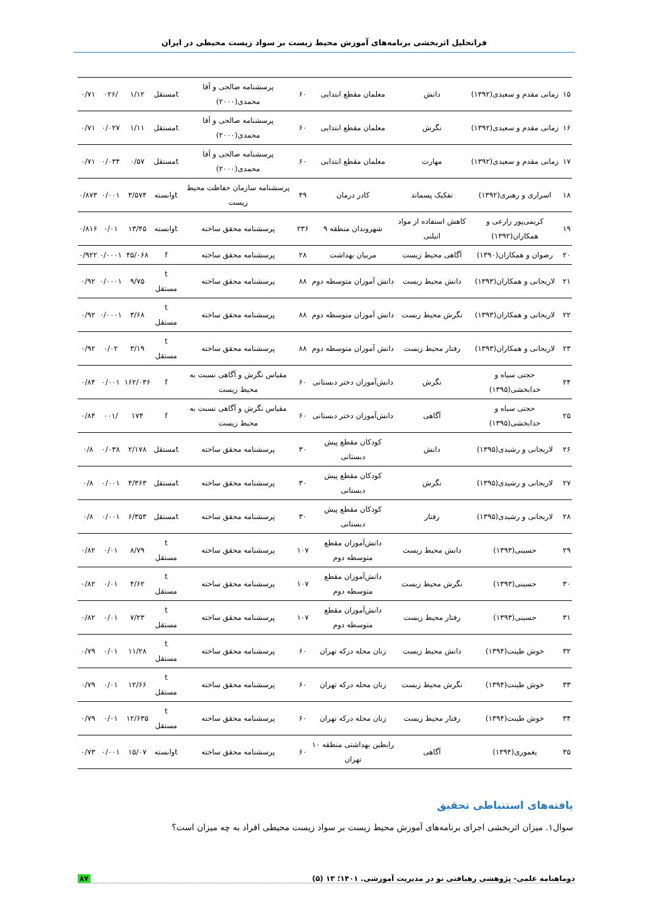فراتحلیل اثربخشی برنامه‌های آموزش محیط زیست بر سواد زیست محیطی در ایران
| ۱۵ | زمانی مقدم و سعیدی(۱۳۹۲) | دانش | معلمان مقطع ابتدایی | ۶۰ | پرسشنامه صالحی و آقا محمدی(۲۰۰۰) | tمستقل | ۱/۱۲ | /۰۲۶ | ۰/۷۱ |
| ۱۶ | زمانی مقدم و سعیدی(۱۳۹۲) | نگرش | معلمان مقطع ابتدایی | ۶۰ | پرسشنامه صالحی و آقا محمدی(۲۰۰۰) | tمستقل | ۱/۱۱ | ۰/۰۲۷ | ۰/۷۱ |
| ۱۷ | زمانی مقدم و سعیدی(۱۳۹۲) | مهارت | معلمان مقطع ابتدایی | ۶۰ | پرسشنامه صالحی و آقا محمدی(۲۰۰۰) | tمستقل | ۰/۵۷ | ۰/۰۳۴ | ۰/۷۱ |
| ۱۸ | اسراری و رهبری(۱۳۹۲) | تفکیک پسماند | کادر درمان | ۴۹ | پرسشنامه سازمان حفاظت محیط زیست | tوابسته | ۳/۵۷۴ | ۰/۰۰۱ | ۰/۸۷۳ |
| ۱۹ | کریمی‌پور زارعی و همکاران(۱۳۹۲) | کاهش استفاده از مواد اتیلنی | شهروندان منطقه ۹ | ۲۳۶ | پرسشنامه محقق ساخته | tوابسته | ۱۳/۴۵ | ۰/۰۱ | ۰/۸۱۶ |
| ۲۰ | رضوان و همکاران(۱۳۹۰) | آگاهی محیط زیست | مربیان بهداشت | ۲۸ | پرسشنامه محقق ساخته | f | ۴۵/۰۶۸ | ۰/۰۰۰۱ | ۰/۹۲۲ |
| ۲۱ | لاریجانی و همکاران(۱۳۹۳) | دانش محیط زیست | دانش آموزان متوسطه دوم | ۸۸ | پرسشنامه محقق ساخته | t مستقل | ۹/۷۵ | ۰/۰۰۰۱ | ۰/۹۲ |
| ۲۲ | لاریجانی و همکاران(۱۳۹۳) | نگرش محیط زیست | دانش آموزان متوسطه دوم | ۸۸ | پرسشنامه محقق ساخته | t مستقل | ۳/۶۸ | ۰/۰۰۰۱ | ۰/۹۲ |
| ۲۳ | لاریجانی و همکاران(۱۳۹۳) | رفتار محیط زیست | دانش آموزان متوسطه دوم | ۸۸ | پرسشنامه محقق ساخته | t مستقل | ۳/۱۹ | ۰/۰۲ | ۰/۹۲ |
| ۲۴ | حجتی سیاه و خدابخشی(۱۳۹۵) | نگرش | دانش‌آموزان دختر دبستانی | ۶۰ | مقیاس نگرش و آگاهی نسبت به محیط زیست | f | ۱۶۲/۰۳۶ | ۰/۰۰۱ | ۰/۸۴ |
| ۲۵ | حجتی سیاه و خدابخشی(۱۳۹۵) | آگاهی | دانش‌آموزان دختر دبستانی | ۶۰ | مقیاس نگرش و آگاهی نسبت به محیط زیست | f | ۱۷۴ | /۰۰۱ | ۰/۸۴ |
| ۲۶ | لاریجانی و رشیدی(۱۳۹۵) | دانش | کودکان مقطع پیش دبستانی | ۳۰ | پرسشنامه محقق ساخته | tمستقل | ۲/۱۷۸ | ۰/۰۳۸ | ۰/۸ |
| ۲۷ | لاریجانی و رشیدی(۱۳۹۵) | نگرش | کودکان مقطع پیش دبستانی | ۳۰ | پرسشنامه محقق ساخته | tمستقل | ۴/۳۶۳ | ۰/۰۰۱ | ۰/۸ |
| ۲۸ | لاریجانی و رشیدی(۱۳۹۵) | رفتار | کودکان مقطع پیش دبستانی | ۳۰ | پرسشنامه محقق ساخته | tمستقل | ۶/۳۵۳ | ۰/۰۰۱ | ۰/۸ |
| ۲۹ | حسینی(۱۳۹۳) | دانش محیط زیست | دانش‌آموزان مقطع متوسطه دوم | ۱۰۷ | پرسشنامه محقق ساخته | t مستقل | ۸/۷۹ | ۰/۰۱ | ۰/۸۲ |
| ۳۰ | حسینی(۱۳۹۳) | نگرش محیط زیست | دانش‌آموزان مقطع متوسطه دوم | ۱۰۷ | پرسشنامه محقق ساخته | t مستقل | ۴/۶۲ | ۰/۰۱ | ۰/۸۲ |
| ۳۱ | حسینی(۱۳۹۳) | رفتار محیط زیست | دانش‌آموزان مقطع متوسطه دوم | ۱۰۷ | پرسشنامه محقق ساخته | t مستقل | ۷/۲۳ | ۰/۰۱ | ۰/۸۲ |
| ۳۲ | خوش طینت(۱۳۹۴) | دانش محیط زیست | زنان محله درکه تهران | ۶۰ | پرسشنامه محقق ساخته | t مستقل | ۱۱/۲۸ | ۰/۰۱ | ۰/۷۹ |
| ۳۳ | خوش طینت(۱۳۹۴) | نگرش محیط زیست | زنان محله درکه تهران | ۶۰ | پرسشنامه محقق ساخته | t مستقل | ۱۲/۶۶ | ۰/۰۱ | ۰/۷۹ |
| ۳۴ | خوش طینت(۱۳۹۴) | رفتار محیط زیست | زنان محله درکه تهران | ۶۰ | پرسشنامه محقق ساخته | t مستقل | ۱۲/۶۳۵ | ۰/۰۱ | ۰/۷۹ |
| ۳۵ | یغموری(۱۳۹۴) | آگاهی | رابطین بهداشتی منطقه ۱۰ تهران | ۶۰ | پرسشنامه محقق ساخته | tوابسته | ۱۵/۰۷ | ۰/۰۰۱ | ۰/۷۳ |
یافته‌های استنباطی تحقیق
سوال۱. میزان اثربخشی اجرای برنامه‌های آموزش محیط زیست بر سواد زیست محیطی افراد به چه میزان است؟
دوماهنامه علمی- پژوهشی رهیافتی نو در مدیریت آموزشی. ۱۴۰۱؛ ۱۳ (۵) ۸۷